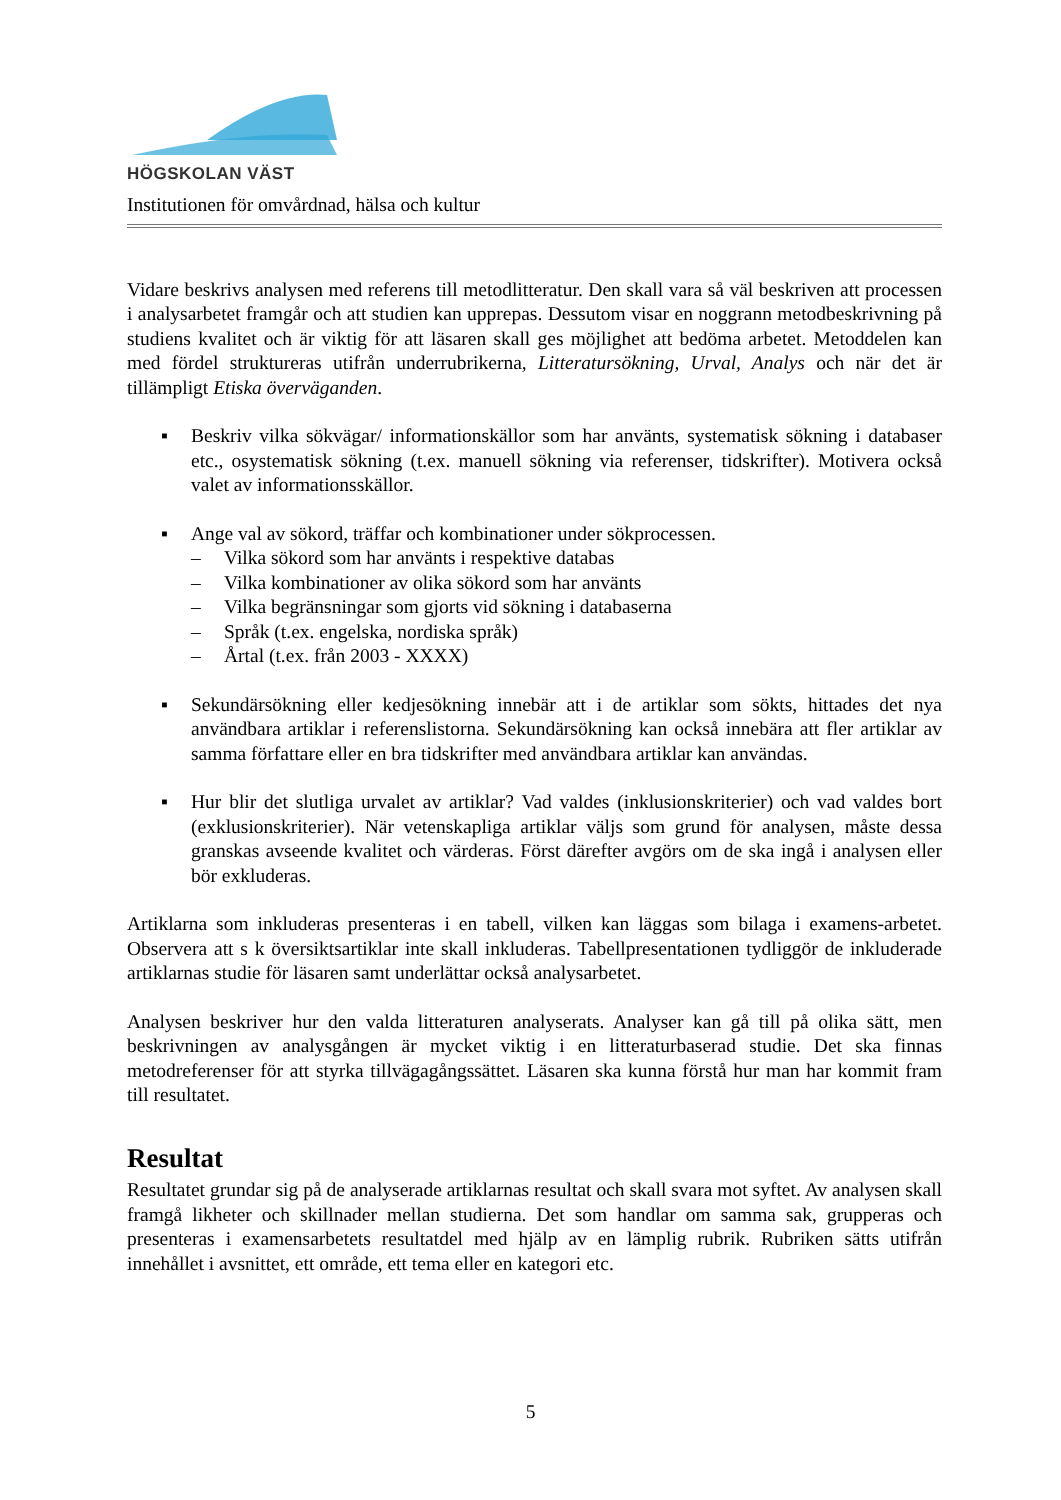HÖGSKOLAN VÄST
Institutionen för omvårdnad, hälsa och kultur
Vidare beskrivs analysen med referens till metodlitteratur. Den skall vara så väl beskriven att processen i analysarbetet framgår och att studien kan upprepas. Dessutom visar en noggrann metodbeskrivning på studiens kvalitet och är viktig för att läsaren skall ges möjlighet att bedöma arbetet. Metoddelen kan med fördel struktureras utifrån underrubrikerna, Litteratursökning, Urval, Analys och när det är tillämpligt Etiska överväganden.
▪ Beskriv vilka sökvägar/ informationskällor som har använts, systematisk sökning i databaser etc., osystematisk sökning (t.ex. manuell sökning via referenser, tidskrifter). Motivera också valet av informationsskällor.
▪ Ange val av sökord, träffar och kombinationer under sökprocessen.
– Vilka sökord som har använts i respektive databas
– Vilka kombinationer av olika sökord som har använts
– Vilka begränsningar som gjorts vid sökning i databaserna
– Språk (t.ex. engelska, nordiska språk)
– Årtal (t.ex. från 2003 - XXXX)
▪ Sekundärsökning eller kedjesökning innebär att i de artiklar som sökts, hittades det nya användbara artiklar i referenslistorna. Sekundärsökning kan också innebära att fler artiklar av samma författare eller en bra tidskrifter med användbara artiklar kan användas.
▪ Hur blir det slutliga urvalet av artiklar? Vad valdes (inklusionskriterier) och vad valdes bort (exklusionskriterier). När vetenskapliga artiklar väljs som grund för analysen, måste dessa granskas avseende kvalitet och värderas. Först därefter avgörs om de ska ingå i analysen eller bör exkluderas.
Artiklarna som inkluderas presenteras i en tabell, vilken kan läggas som bilaga i examens-arbetet. Observera att s k översiktsartiklar inte skall inkluderas. Tabellpresentationen tydliggör de inkluderade artiklarnas studie för läsaren samt underlättar också analysarbetet.
Analysen beskriver hur den valda litteraturen analyserats. Analyser kan gå till på olika sätt, men beskrivningen av analysgången är mycket viktig i en litteraturbaserad studie. Det ska finnas metodreferenser för att styrka tillvägagångssättet. Läsaren ska kunna förstå hur man har kommit fram till resultatet.
Resultat
Resultatet grundar sig på de analyserade artiklarnas resultat och skall svara mot syftet. Av analysen skall framgå likheter och skillnader mellan studierna. Det som handlar om samma sak, grupperas och presenteras i examensarbetets resultatdel med hjälp av en lämplig rubrik. Rubriken sätts utifrån innehållet i avsnittet, ett område, ett tema eller en kategori etc.
5